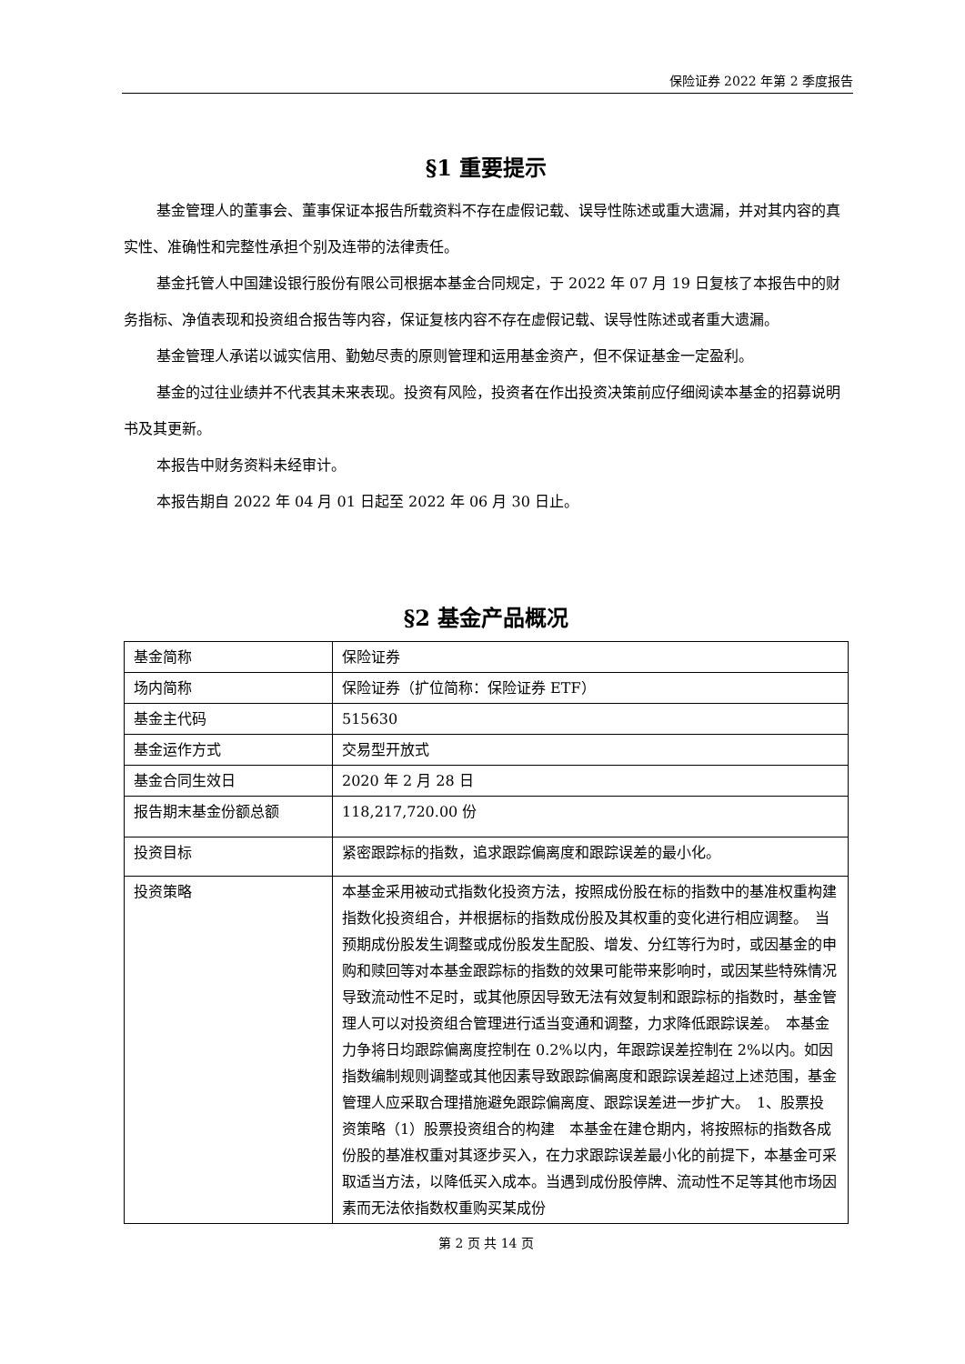保险证券 2022 年第 2 季度报告
§1 重要提示
基金管理人的董事会、董事保证本报告所载资料不存在虚假记载、误导性陈述或重大遗漏，并对其内容的真实性、准确性和完整性承担个别及连带的法律责任。
基金托管人中国建设银行股份有限公司根据本基金合同规定，于 2022 年 07 月 19 日复核了本报告中的财务指标、净值表现和投资组合报告等内容，保证复核内容不存在虚假记载、误导性陈述或者重大遗漏。
基金管理人承诺以诚实信用、勤勉尽责的原则管理和运用基金资产，但不保证基金一定盈利。
基金的过往业绩并不代表其未来表现。投资有风险，投资者在作出投资决策前应仔细阅读本基金的招募说明书及其更新。
本报告中财务资料未经审计。
本报告期自 2022 年 04 月 01 日起至 2022 年 06 月 30 日止。
§2 基金产品概况
| 基金简称 | 保险证券 |
| 场内简称 | 保险证券（扩位简称：保险证券 ETF） |
| 基金主代码 | 515630 |
| 基金运作方式 | 交易型开放式 |
| 基金合同生效日 | 2020 年 2 月 28 日 |
| 报告期末基金份额总额 | 118,217,720.00 份 |
| 投资目标 | 紧密跟踪标的指数，追求跟踪偏离度和跟踪误差的最小化。 |
| 投资策略 | 本基金采用被动式指数化投资方法，按照成份股在标的指数中的基准权重构建指数化投资组合，并根据标的指数成份股及其权重的变化进行相应调整。 当预期成份股发生调整或成份股发生配股、增发、分红等行为时，或因基金的申购和赎回等对本基金跟踪标的指数的效果可能带来影响时，或因某些特殊情况导致流动性不足时，或其他原因导致无法有效复制和跟踪标的指数时，基金管理人可以对投资组合管理进行适当变通和调整，力求降低跟踪误差。 本基金力争将日均跟踪偏离度控制在 0.2%以内，年跟踪误差控制在 2%以内。如因指数编制规则调整或其他因素导致跟踪偏离度和跟踪误差超过上述范围，基金管理人应采取合理措施避免跟踪偏离度、跟踪误差进一步扩大。 1、股票投资策略（1）股票投资组合的构建 本基金在建仓期内，将按照标的指数各成份股的基准权重对其逐步买入，在力求跟踪误差最小化的前提下，本基金可采取适当方法，以降低买入成本。当遇到成份股停牌、流动性不足等其他市场因素而无法依指数权重购买某成份 |
第 2 页 共 14 页